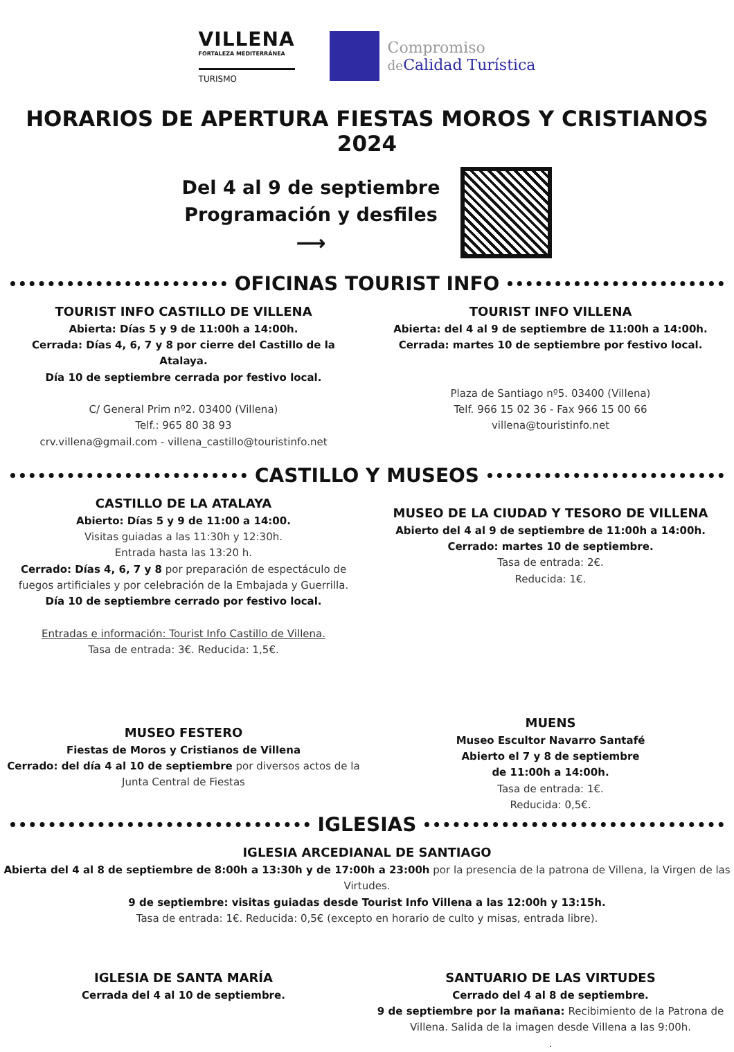VILLENA
FORTALEZA MEDITERRÁNEA
TURISMO
Compromiso
de Calidad Turística
HORARIOS DE APERTURA FIESTAS MOROS Y CRISTIANOS 2024
Del 4 al 9 de septiembre
Programación y desfiles
⟶
OFICINAS TOURIST INFO
TOURIST INFO CASTILLO DE VILLENA
Abierta: Días 5 y 9 de 11:00h a 14:00h.
Cerrada: Días 4, 6, 7 y 8 por cierre del Castillo de la Atalaya.
Día 10 de septiembre cerrada por festivo local.
C/ General Prim nº2. 03400 (Villena)
Telf.: 965 80 38 93
crv.villena@gmail.com - villena_castillo@touristinfo.net
TOURIST INFO VILLENA
Abierta: del 4 al 9 de septiembre de 11:00h a 14:00h.
Cerrada: martes 10 de septiembre por festivo local.
Plaza de Santiago nº5. 03400 (Villena)
Telf. 966 15 02 36 - Fax 966 15 00 66
villena@touristinfo.net
CASTILLO Y MUSEOS
CASTILLO DE LA ATALAYA
Abierto: Días 5 y 9 de 11:00 a 14:00.
Visitas guiadas a las 11:30h y 12:30h.
Entrada hasta las 13:20 h.
Cerrado: Días 4, 6, 7 y 8 por preparación de espectáculo de fuegos artificiales y por celebración de la Embajada y Guerrilla.
Día 10 de septiembre cerrado por festivo local.
Entradas e información: Tourist Info Castillo de Villena.
Tasa de entrada: 3€. Reducida: 1,5€.
MUSEO DE LA CIUDAD Y TESORO DE VILLENA
Abierto del 4 al 9 de septiembre de 11:00h a 14:00h.
Cerrado: martes 10 de septiembre.
Tasa de entrada: 2€.
Reducida: 1€.
MUSEO FESTERO
Fiestas de Moros y Cristianos de Villena
Cerrado: del día 4 al 10 de septiembre por diversos actos de la Junta Central de Fiestas
MUENS
Museo Escultor Navarro Santafé
Abierto el 7 y 8 de septiembre
de 11:00h a 14:00h.
Tasa de entrada: 1€.
Reducida: 0,5€.
IGLESIAS
IGLESIA ARCEDIANAL DE SANTIAGO
Abierta del 4 al 8 de septiembre de 8:00h a 13:30h y de 17:00h a 23:00h por la presencia de la patrona de Villena, la Virgen de las Virtudes.
9 de septiembre: visitas guiadas desde Tourist Info Villena a las 12:00h y 13:15h.
Tasa de entrada: 1€. Reducida: 0,5€ (excepto en horario de culto y misas, entrada libre).
IGLESIA DE SANTA MARÍA
Cerrada del 4 al 10 de septiembre.
SANTUARIO DE LAS VIRTUDES
Cerrado del 4 al 8 de septiembre.
9 de septiembre por la mañana: Recibimiento de la Patrona de Villena. Salida de la imagen desde Villena a las 9:00h.
.